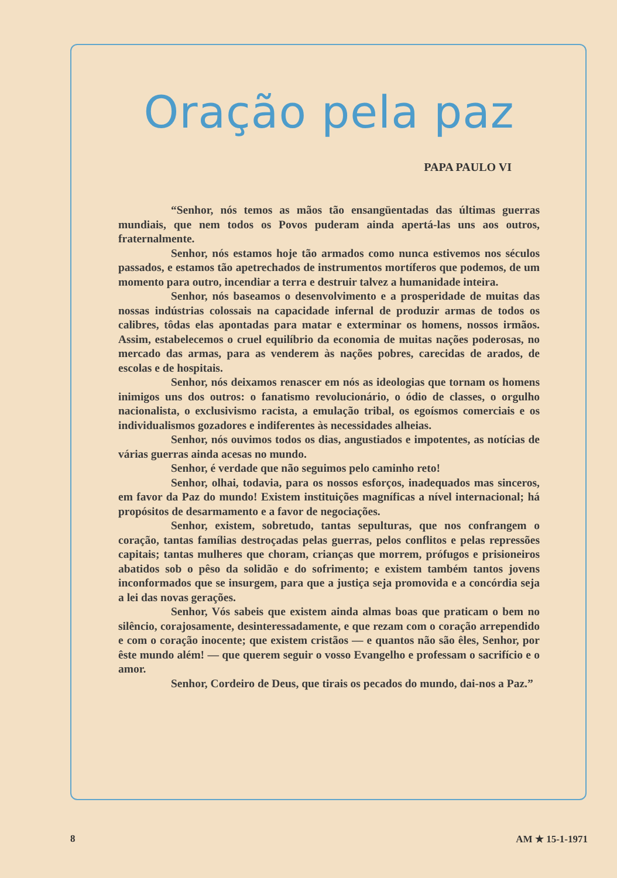Oração pela paz
PAPA PAULO VI
“Senhor, nós temos as mãos tão ensangüentadas das últimas guerras mundiais, que nem todos os Povos puderam ainda apertá-las uns aos outros, fraternalmente.
Senhor, nós estamos hoje tão armados como nunca estivemos nos séculos passados, e estamos tão apetrechados de instrumentos mortíferos que podemos, de um momento para outro, incendiar a terra e destruir talvez a humanidade inteira.
Senhor, nós baseamos o desenvolvimento e a prosperidade de muitas das nossas indústrias colossais na capacidade infernal de produzir armas de todos os calibres, tôdas elas apontadas para matar e exterminar os homens, nossos irmãos. Assim, estabelecemos o cruel equilíbrio da economia de muitas nações poderosas, no mercado das armas, para as venderem às nações pobres, carecidas de arados, de escolas e de hospitais.
Senhor, nós deixamos renascer em nós as ideologias que tornam os homens inimigos uns dos outros: o fanatismo revolucionário, o ódio de classes, o orgulho nacionalista, o exclusivismo racista, a emulação tribal, os egoísmos comerciais e os individualismos gozadores e indiferentes às necessidades alheias.
Senhor, nós ouvimos todos os dias, angustiados e impotentes, as notícias de várias guerras ainda acesas no mundo.
Senhor, é verdade que não seguimos pelo caminho reto!
Senhor, olhai, todavia, para os nossos esforços, inadequados mas sinceros, em favor da Paz do mundo! Existem instituições magníficas a nível internacional; há propósitos de desarmamento e a favor de negociações.
Senhor, existem, sobretudo, tantas sepulturas, que nos confrangem o coração, tantas famílias destroçadas pelas guerras, pelos conflitos e pelas repressões capitais; tantas mulheres que choram, crianças que morrem, prófugos e prisioneiros abatidos sob o pêso da solidão e do sofrimento; e existem também tantos jovens inconformados que se insurgem, para que a justiça seja promovida e a concórdia seja a lei das novas gerações.
Senhor, Vós sabeis que existem ainda almas boas que praticam o bem no silêncio, corajosamente, desinteressadamente, e que rezam com o coração arrependido e com o coração inocente; que existem cristãos — e quantos não são êles, Senhor, por êste mundo além! — que querem seguir o vosso Evangelho e professam o sacrifício e o amor.
Senhor, Cordeiro de Deus, que tirais os pecados do mundo, dai-nos a Paz.”
8 AM ★ 15-1-1971